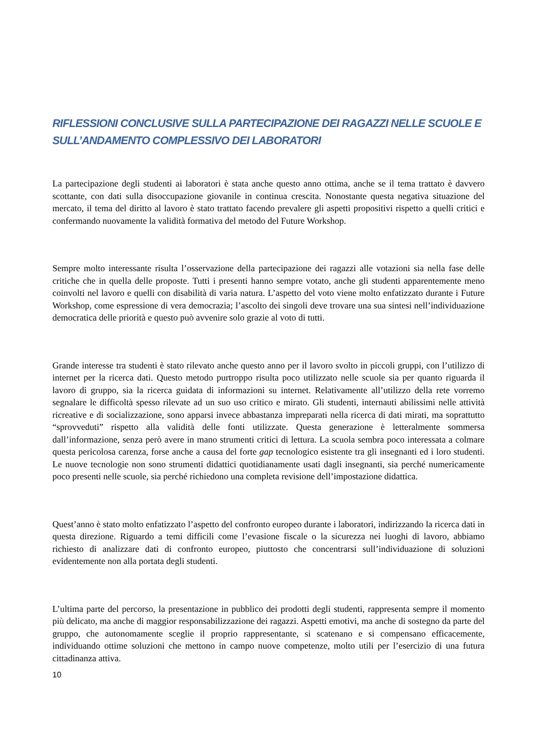RIFLESSIONI CONCLUSIVE SULLA PARTECIPAZIONE DEI RAGAZZI NELLE SCUOLE E SULL’ANDAMENTO COMPLESSIVO DEI LABORATORI
La partecipazione degli studenti ai laboratori è stata anche questo anno ottima, anche se il tema trattato è davvero scottante, con dati sulla disoccupazione giovanile in continua crescita. Nonostante questa negativa situazione del mercato, il tema del diritto al lavoro è stato trattato facendo prevalere gli aspetti propositivi rispetto a quelli critici e confermando nuovamente la validità formativa del metodo del Future Workshop.
Sempre molto interessante risulta l’osservazione della partecipazione dei ragazzi alle votazioni sia nella fase delle critiche che in quella delle proposte. Tutti i presenti hanno sempre votato, anche gli studenti apparentemente meno coinvolti nel lavoro e quelli con disabilità di varia natura. L’aspetto del voto viene molto enfatizzato durante i Future Workshop, come espressione di vera democrazia; l’ascolto dei singoli deve trovare una sua sintesi nell’individuazione democratica delle priorità e questo può avvenire solo grazie al voto di tutti.
Grande interesse tra studenti è stato rilevato anche questo anno per il lavoro svolto in piccoli gruppi, con l’utilizzo di internet per la ricerca dati. Questo metodo purtroppo risulta poco utilizzato nelle scuole sia per quanto riguarda il lavoro di gruppo, sia la ricerca guidata di informazioni su internet. Relativamente all’utilizzo della rete vorremo segnalare le difficoltà spesso rilevate ad un suo uso critico e mirato. Gli studenti, internauti abilissimi nelle attività ricreative e di socializzazione, sono apparsi invece abbastanza impreparati nella ricerca di dati mirati, ma soprattutto “sprovveduti” rispetto alla validità delle fonti utilizzate. Questa generazione è letteralmente sommersa dall’informazione, senza però avere in mano strumenti critici di lettura. La scuola sembra poco interessata a colmare questa pericolosa carenza, forse anche a causa del forte gap tecnologico esistente tra gli insegnanti ed i loro studenti. Le nuove tecnologie non sono strumenti didattici quotidianamente usati dagli insegnanti, sia perché numericamente poco presenti nelle scuole, sia perché richiedono una completa revisione dell’impostazione didattica.
Quest’anno è stato molto enfatizzato l’aspetto del confronto europeo durante i laboratori, indirizzando la ricerca dati in questa direzione. Riguardo a temi difficili come l’evasione fiscale o la sicurezza nei luoghi di lavoro, abbiamo richiesto di analizzare dati di confronto europeo, piuttosto che concentrarsi sull’individuazione di soluzioni evidentemente non alla portata degli studenti.
L’ultima parte del percorso, la presentazione in pubblico dei prodotti degli studenti, rappresenta sempre il momento più delicato, ma anche di maggior responsabilizzazione dei ragazzi. Aspetti emotivi, ma anche di sostegno da parte del gruppo, che autonomamente sceglie il proprio rappresentante, si scatenano e si compensano efficacemente, individuando ottime soluzioni che mettono in campo nuove competenze, molto utili per l’esercizio di una futura cittadinanza attiva.
10